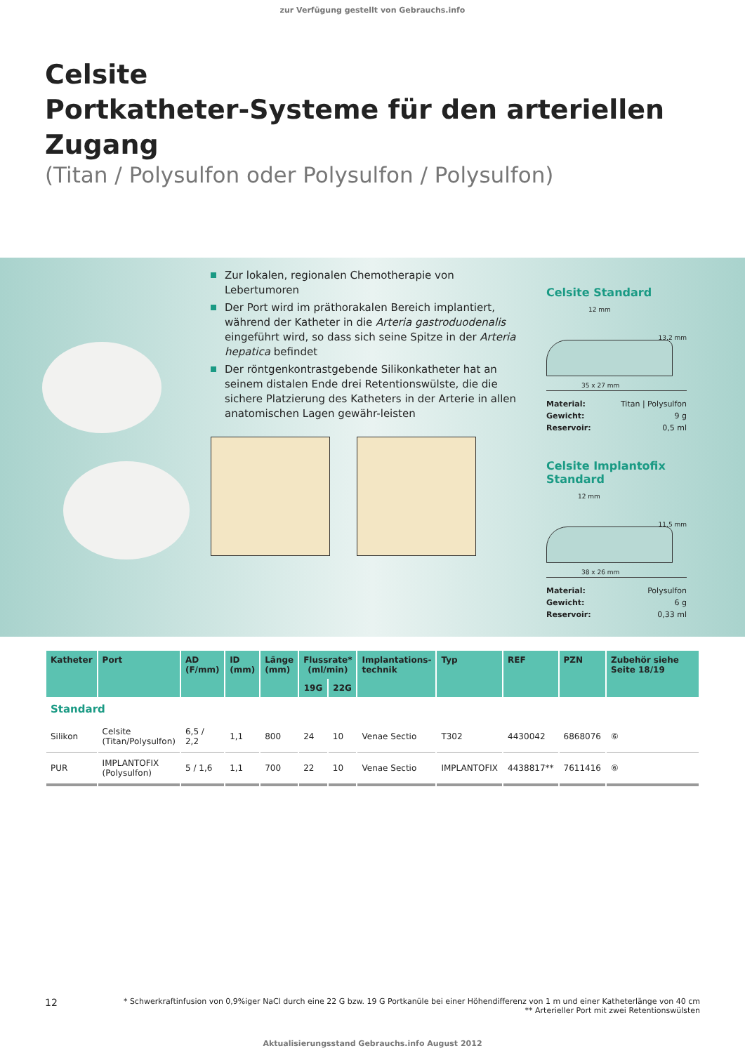zur Verfügung gestellt von Gebrauchs.info
Celsite
Portkatheter-Systeme für den arteriellen Zugang
(Titan / Polysulfon oder Polysulfon / Polysulfon)
Zur lokalen, regionalen Chemotherapie von Lebertumoren
Der Port wird im präthorakalen Bereich implantiert, während der Katheter in die Arteria gastroduodenalis eingeführt wird, so dass sich seine Spitze in der Arteria hepatica befindet
Der röntgenkontrastgebende Silikonkatheter hat an seinem distalen Ende drei Retentionswülste, die die sichere Platzierung des Katheters in der Arterie in allen anatomischen Lagen gewähr-leisten
Celsite Standard
12 mm
13,2 mm
35 x 27 mm
| Material: | Titan / Polysulfon |
| Gewicht: | 9 g |
| Reservoir: | 0,5 ml |
Celsite Implantofix Standard
12 mm
11,5 mm
38 x 26 mm
| Material: | Polysulfon |
| Gewicht: | 6 g |
| Reservoir: | 0,33 ml |
| Katheter | Port | AD (F/mm) | ID (mm) | Länge (mm) | Flussrate* (ml/min) | | Implantations- technik | Typ | REF | PZN | Zubehör siehe Seite 18/19 |
| --- | --- | --- | --- | --- | --- | --- | --- | --- | --- | --- | --- |
| | | | | | 19G | 22G | | | | | |
| Standard | | | | | | | | | | | |
| Silikon | Celsite (Titan/Polysulfon) | 6,5 / 2,2 | 1,1 | 800 | 24 | 10 | Venae Sectio | T302 | 4430042 | 6868076 | ⑥ |
| PUR | IMPLANTOFIX (Polysulfon) | 5 / 1,6 | 1,1 | 700 | 22 | 10 | Venae Sectio | IMPLANTOFIX | 4438817** | 7611416 | ⑥ |
12 * Schwerkraftinfusion von 0,9%iger NaCl durch eine 22 G bzw. 19 G Portkanüle bei einer Höhendifferenz von 1 m und einer Katheterlänge von 40 cm
** Arterieller Port mit zwei Retentionswülsten
Aktualisierungsstand Gebrauchs.info August 2012